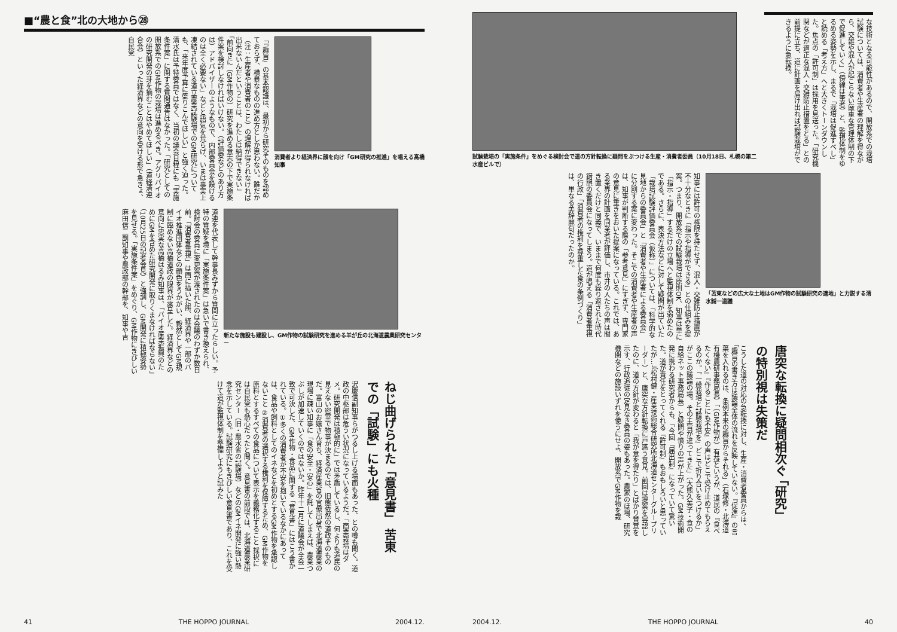■“農と食”北の大地から㉘
「『趣旨』の基本認識は、最初から研究そのものを認めておらず、横暴なものの進め方としか思わない。誰だか（注：生産者や消費者のこと）の理解が得られなければ出来ないんだということは、わたしは納得できない」「前向きに（GM作物の）研究を進める意志の下で実施条件案を検討しなければいけない。（評価委などのあり方は）アドバイザーのようなもので、内部委員会を設けるのは全く必要ない」などと語気を荒らげ、いまは事実上凍結されている道立農業試験場でのGM研究についても、「来年度予算に盛りこんでほしい」と強く迫った。清水氏は予特委員ではなく、当初の議会日程にも「実施条件案」に関する質問通告はなかった。「研究としての開放系でのGM作物の栽培は進めるべき。アグリバイオの研究開発の芽を摘むことはやめてほしい」（道経済連合会）といった経済界などの意向を受ける形で急きょ、自民党
消費者より経済界に顔を向け「GM研究の推進」を唱える高橋知事
道連を代表して幹事長みずから質問に立ったらしい。予特の質疑を境に「実施条件案」は急いで書き換えられ、検討会の委員に変更案が渡されたのは会議のわずか数日前。「消費者重視」は画に描いた餅、経済界や一部のバイオ推進団体などの顔色をうかがい、毅然としてGM規制に臨めない高橋道政の限界が露呈した。経済界などの意向に忠実な高橋はるみ知事は、「バイオ産業振興のためにGMを含めた研究開発に取りくまなければならない」（10月25日の記者会見）と強調し、GM開発に積極姿勢を見せる。「実施条件案」をめぐり、GM作物にきびしい麻田信二副知事や農政部の幹部を、知事や吉
新たな施設も建設し、GM作物の試験研究を進める羊が丘の北海道農業研究センター
沢慶信副知事らがつるし上げる場面もあった、との噂も聞く。道政の中枢部は危うい状況になっているようだ。「商業栽培はダメ。研究開発は積極的に」では矛盾しているし、何よりも道民の見えない密室で物事が決まるのでは、旧態依然の道政そのものだ。富山のお嬢さん育ち、経済産業省の官僚出身で北海道農業の現場に疎い知事に「食の安全・安心」を託してしまえば、農業つぶしが加速していくのではないか。昨年十二月に道議会が全会一致で可決した、GM作物・食品に関する「意見書」にはこう書かれている。①多くの消費者が不安を抱いているなかにあっては、食品や飼料としてのイネなどを初めとするGM作物を承認しないこと ②消費者の選択する権利を保障するため、GM作物を原料とするすべての食品について表示を義務化すること 採択には自民党も熱心だったと聞く。意見書の前段では、北海道農業研究センター（旧・農水省の試験場）などのGMイネ開発に強い懸念を示している。試験研究にもきびしい意見書であり、これを受けて道が監視体制を整備しようと試みた
ねじ曲げられた「意見書」 苦東での「試験」にも火種
41 THE HOPPO JOURNAL 2004.12.
試験栽培の「実施条件」をめぐる検討会で道の方針転換に疑問をぶつける生産・消費者委員（10月18日、札幌の第二水産ビルで）
な技術となる可能性があるので、開放系での栽培試験については、消費者や生産者の理解を得ながら、交雑や混入が起こらない厳重な管理体制の下で促進していく」（傍線は筆者）と、監視体制をゆるめる姿勢を示し、まるで「栽培は促進すべし」と読める「考え方」へと大きくトーンダウンした。焦点の「許可制」は採用を見送った。「研究機関などが適正な混入・交雑防止措置をとる」との前提に立ち、道に計画を届け出れば試験栽培ができるように急転換。
知事には許可の権限を持たせず、混入・交雑防止措置が不十分なときに「指示や指導ができる」との仕組みを提案。つまり、開放系での試験栽培は原則OK、知事は単に「指示・指導」するだけの立場へと監視体制を弱めたのである。さらに、表決方法などに対して疑問が出ていた「栽培試験評価委員会（仮称）」については、「科学的な見地からの委員会」と「消費者や生産者による委員会」に分割する案に変わった。そこでの消費者や生産者の声は、知事が判断する際の「参考意見」にすぎず、専門家の意見に重きをおいた提案になっている。これでは、ある業界の計画を同業者が評価し、市井の人たちの声は聞き置くだけと同義で、いままで何度も繰り返された時代錯誤の委員会になってしまう。道が唱える「消費者重視の行政」「消費者の権利を尊重した食の条例づくり」は、単なる美辞麗句だったのか。
「苫東などの広大な土地はGM作物の試験研究の適地」と力説する清水誠一道議
こうした道の対応の急転換に対し、生産・消費者委員からは、「趣旨の書き方は議論全体の流れを反映していない。『促進』の言葉を入れるのは、条例本来の趣旨からそれる」（石塚修・北海道有機農研事務局長）「（GM作物が）有益というが、道民の『食べたくない』『作ることにも不安』の声はどこで受け止めてもらえるのか。『一般栽培と試験栽培を』どこで折り合いをつけるか」がここの議論の場。その主旨が違ってきた」（大熊久美子・食の自給ネット事務局長）と疑問や憤りの声が上がった。GM技術開発に携わる研究者からも、「今回『届出制』になっていて驚いた。道が責任をとってくれる『許可制』もおもしろいと思っていたが…」（松村健・産業技術総合研究所北海道センターグループリーダー）と、唐突な方針転換に戸惑う意見。前回は提案を容認したのに、道の方針が変わると「我が意を得たり」とばかり賛意を示す、行政追従の定見なき委員の姿もあった。農家のほ場、研究機関などの施設いずれを使うにせよ、開放系でGM作物を栽
唐突な転換に疑問相次ぐ 「研究」の特別視は失策だ
2004.12. THE HOPPO JOURNAL 40